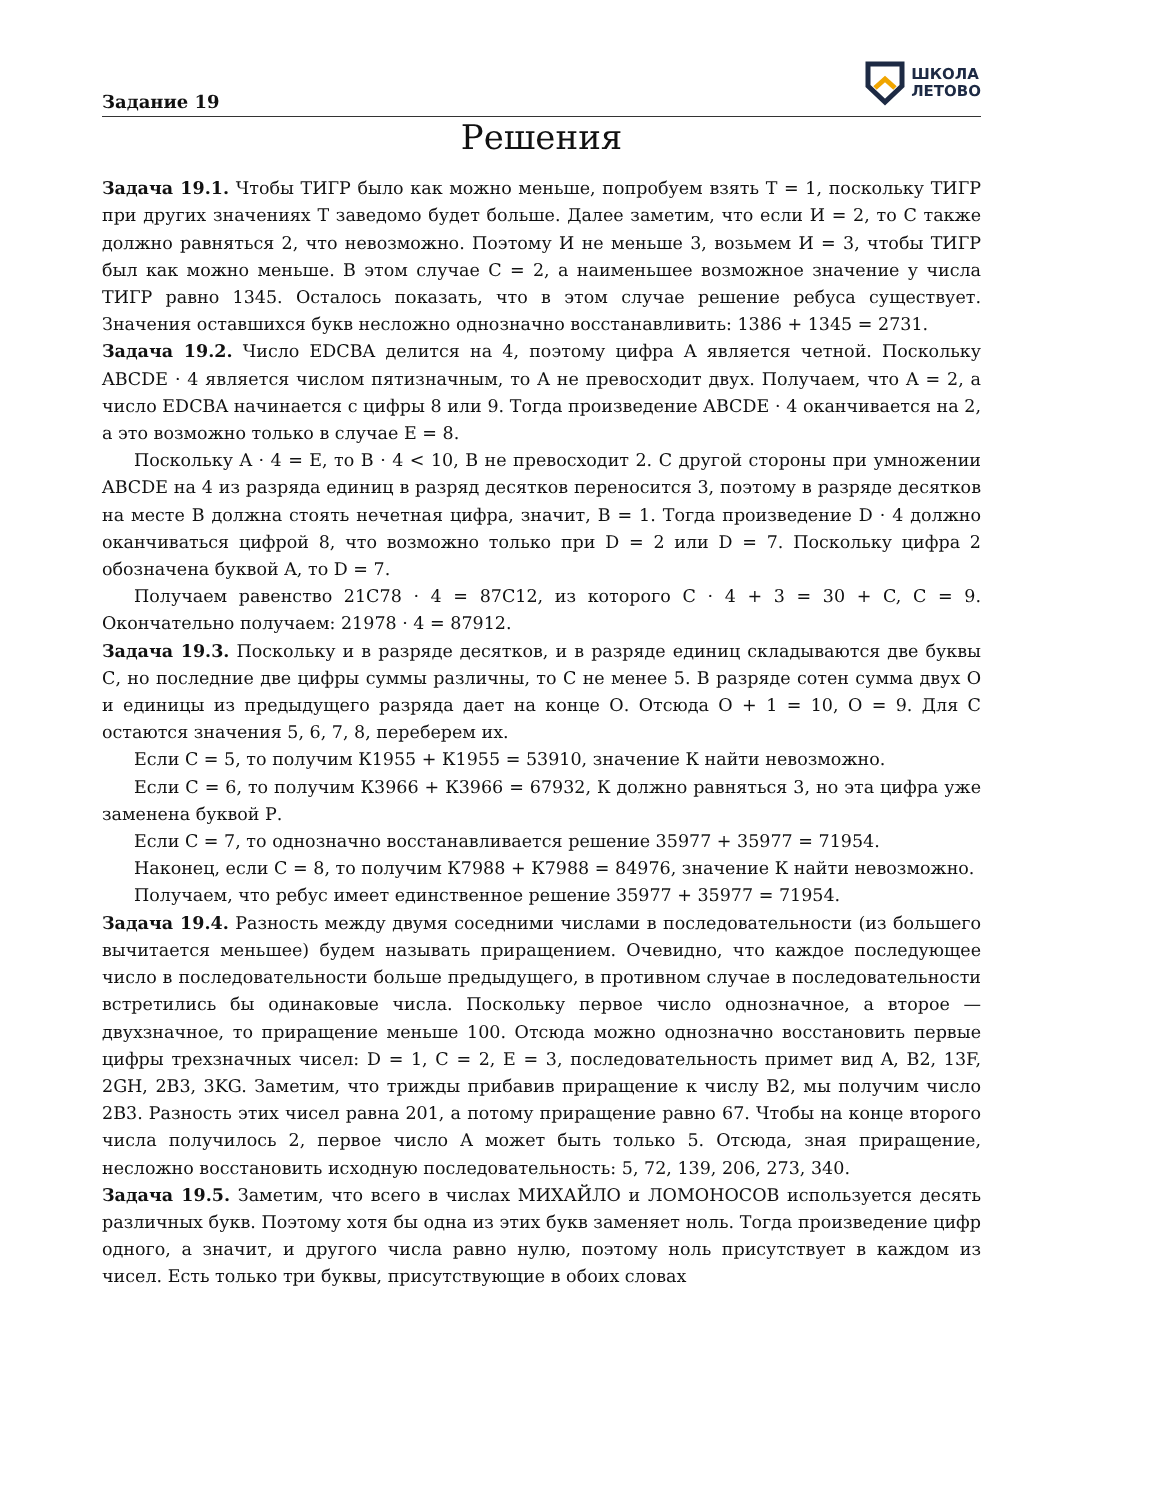Задание 19
ШКОЛА
ЛЕТОВО
Решения
Задача 19.1. Чтобы ТИГР было как можно меньше, попробуем взять Т = 1, поскольку ТИГР при других значениях Т заведомо будет больше. Далее заметим, что если И = 2, то С также должно равняться 2, что невозможно. Поэтому И не меньше 3, возьмем И = 3, чтобы ТИГР был как можно меньше. В этом случае С = 2, а наименьшее возможное значение у числа ТИГР равно 1345. Осталось показать, что в этом случае решение ребуса существует. Значения оставшихся букв несложно однозначно восстанавливить: 1386 + 1345 = 2731.
Задача 19.2. Число EDCBA делится на 4, поэтому цифра A является четной. Поскольку ABCDE · 4 является числом пятизначным, то A не превосходит двух. Получаем, что A = 2, а число EDCBA начинается с цифры 8 или 9. Тогда произведение ABCDE · 4 оканчивается на 2, а это возможно только в случае E = 8.
Поскольку A · 4 = E, то B · 4 < 10, B не превосходит 2. С другой стороны при умножении ABCDE на 4 из разряда единиц в разряд десятков переносится 3, поэтому в разряде десятков на месте B должна стоять нечетная цифра, значит, B = 1. Тогда произведение D · 4 должно оканчиваться цифрой 8, что возможно только при D = 2 или D = 7. Поскольку цифра 2 обозначена буквой A, то D = 7.
Получаем равенство 21C78 · 4 = 87C12, из которого C · 4 + 3 = 30 + C, C = 9. Окончательно получаем: 21978 · 4 = 87912.
Задача 19.3. Поскольку и в разряде десятков, и в разряде единиц складываются две буквы С, но последние две цифры суммы различны, то С не менее 5. В разряде сотен сумма двух О и единицы из предыдущего разряда дает на конце О. Отсюда О + 1 = 10, О = 9. Для С остаются значения 5, 6, 7, 8, переберем их.
Если С = 5, то получим К1955 + К1955 = 53910, значение К найти невозможно.
Если С = 6, то получим К3966 + К3966 = 67932, К должно равняться 3, но эта цифра уже заменена буквой Р.
Если С = 7, то однозначно восстанавливается решение 35977 + 35977 = 71954.
Наконец, если С = 8, то получим К7988 + К7988 = 84976, значение К найти невозможно.
Получаем, что ребус имеет единственное решение 35977 + 35977 = 71954.
Задача 19.4. Разность между двумя соседними числами в последовательности (из большего вычитается меньшее) будем называть приращением. Очевидно, что каждое последующее число в последовательности больше предыдущего, в противном случае в последовательности встретились бы одинаковые числа. Поскольку первое число однозначное, а второе — двухзначное, то приращение меньше 100. Отсюда можно однозначно восстановить первые цифры трехзначных чисел: D = 1, C = 2, E = 3, последовательность примет вид A, B2, 13F, 2GH, 2B3, 3KG. Заметим, что трижды прибавив приращение к числу B2, мы получим число 2B3. Разность этих чисел равна 201, а потому приращение равно 67. Чтобы на конце второго числа получилось 2, первое число A может быть только 5. Отсюда, зная приращение, несложно восстановить исходную последовательность: 5, 72, 139, 206, 273, 340.
Задача 19.5. Заметим, что всего в числах МИХАЙЛО и ЛОМОНОСОВ используется десять различных букв. Поэтому хотя бы одна из этих букв заменяет ноль. Тогда произведение цифр одного, а значит, и другого числа равно нулю, поэтому ноль присутствует в каждом из чисел. Есть только три буквы, присутствующие в обоих словах